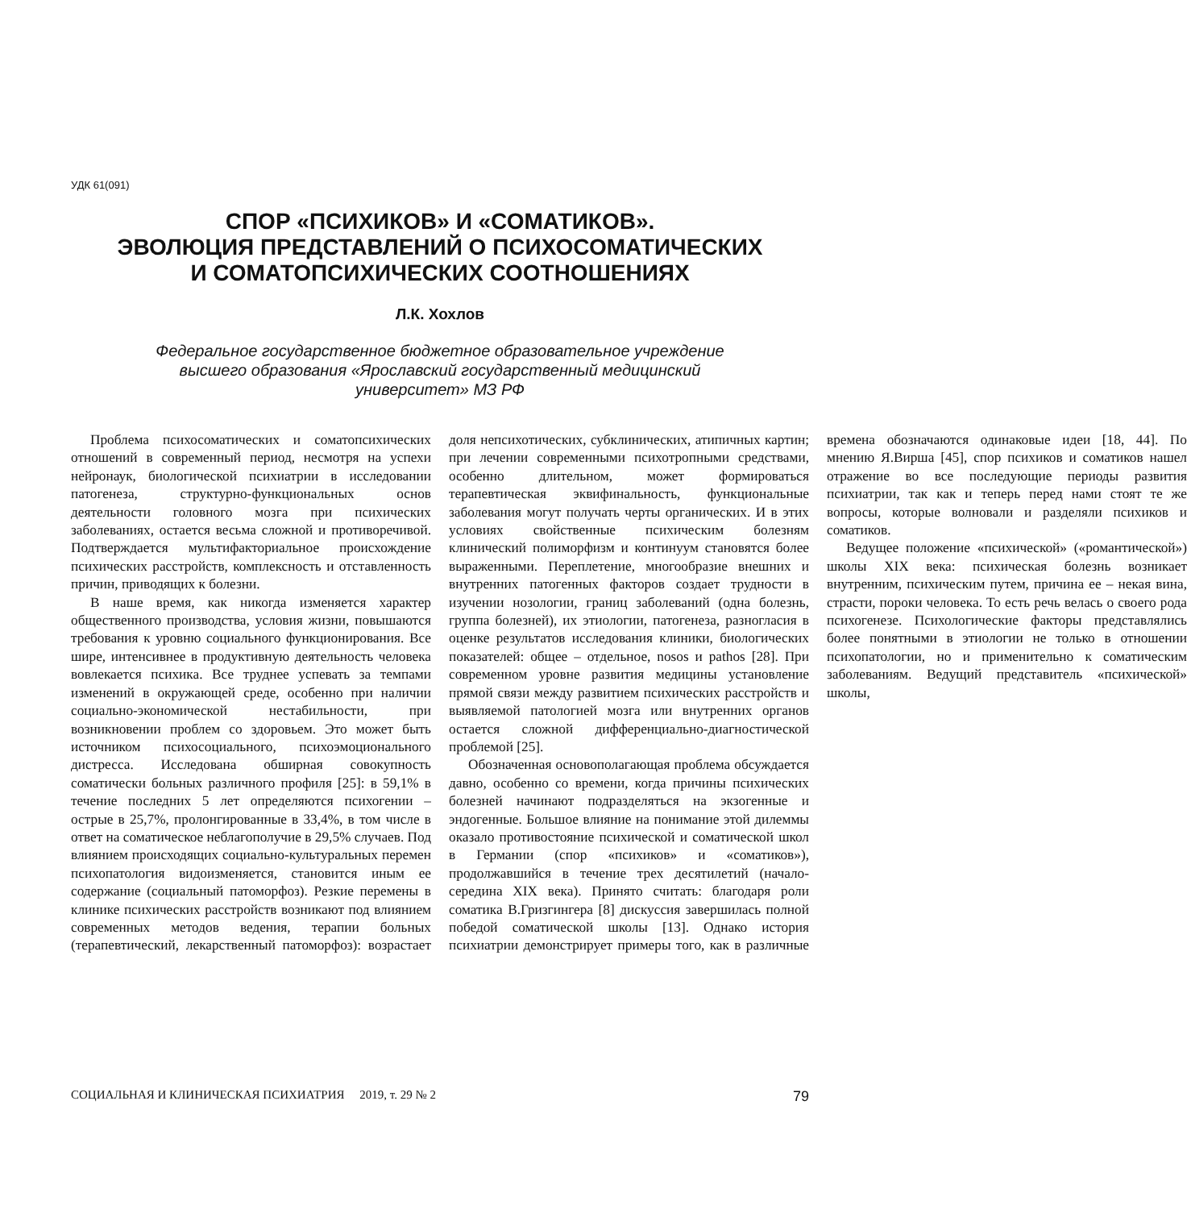УДК 61(091)
СПОР «ПСИХИКОВ» И «СОМАТИКОВ».
ЭВОЛЮЦИЯ ПРЕДСТАВЛЕНИЙ О ПСИХОСОМАТИЧЕСКИХ
И СОМАТОПСИХИЧЕСКИХ СООТНОШЕНИЯХ
Л.К. Хохлов
Федеральное государственное бюджетное образовательное учреждение
высшего образования «Ярославский государственный медицинский
университет» МЗ РФ
Проблема психосоматических и соматопсихических отношений в современный период, несмотря на успехи нейронаук, биологической психиатрии в исследовании патогенеза, структурно-функциональных основ деятельности головного мозга при психических заболеваниях, остается весьма сложной и противоречивой. Подтверждается мультифакториальное происхождение психических расстройств, комплексность и отставленность причин, приводящих к болезни.
В наше время, как никогда изменяется характер общественного производства, условия жизни, повышаются требования к уровню социального функционирования. Все шире, интенсивнее в продуктивную деятельность человека вовлекается психика. Все труднее успевать за темпами изменений в окружающей среде, особенно при наличии социально-экономической нестабильности, при возникновении проблем со здоровьем. Это может быть источником психосоциального, психоэмоционального дистресса. Исследована обширная совокупность соматически больных различного профиля [25]: в 59,1% в течение последних 5 лет определяются психогении – острые в 25,7%, пролонгированные в 33,4%, в том числе в ответ на соматическое неблагополучие в 29,5% случаев. Под влиянием происходящих социально-культуральных перемен психопатология видоизменяется, становится иным ее содержание (социальный патоморфоз). Резкие перемены в клинике психических расстройств возникают под влиянием современных методов ведения, терапии больных (терапевтический, лекарственный патоморфоз): возрастает доля непсихотических, субклинических, атипичных картин; при лечении современными психотропными средствами, особенно длительном, может формироваться терапевтическая эквифинальность, функциональные заболевания могут получать черты органических. И в этих условиях свойственные психическим болезням клинический полиморфизм и континуум становятся более выраженными. Переплетение, многообразие внешних и внутренних патогенных факторов создает трудности в изучении нозологии, границ заболеваний (одна болезнь, группа болезней), их этиологии, патогенеза, разногласия в оценке результатов исследования клиники, биологических показателей: общее – отдельное, nosos и pathos [28]. При современном уровне развития медицины установление прямой связи между развитием психических расстройств и выявляемой патологией мозга или внутренних органов остается сложной дифференциально-диагностической проблемой [25].
Обозначенная основополагающая проблема обсуждается давно, особенно со времени, когда причины психических болезней начинают подразделяться на экзогенные и эндогенные. Большое влияние на понимание этой дилеммы оказало противостояние психической и соматической школ в Германии (спор «психиков» и «соматиков»), продолжавшийся в течение трех десятилетий (начало-середина XIX века). Принято считать: благодаря роли соматика В.Гризгингера [8] дискуссия завершилась полной победой соматической школы [13]. Однако история психиатрии демонстрирует примеры того, как в различные времена обозначаются одинаковые идеи [18, 44]. По мнению Я.Вирша [45], спор психиков и соматиков нашел отражение во все последующие периоды развития психиатрии, так как и теперь перед нами стоят те же вопросы, которые волновали и разделяли психиков и соматиков.
Ведущее положение «психической» («романтической») школы XIX века: психическая болезнь возникает внутренним, психическим путем, причина ее – некая вина, страсти, пороки человека. То есть речь велась о своего рода психогенезе. Психологические факторы представлялись более понятными в этиологии не только в отношении психопатологии, но и применительно к соматическим заболеваниям. Ведущий представитель «психической» школы,
СОЦИАЛЬНАЯ И КЛИНИЧЕСКАЯ ПСИХИАТРИЯ 2019, т. 29 № 2 79